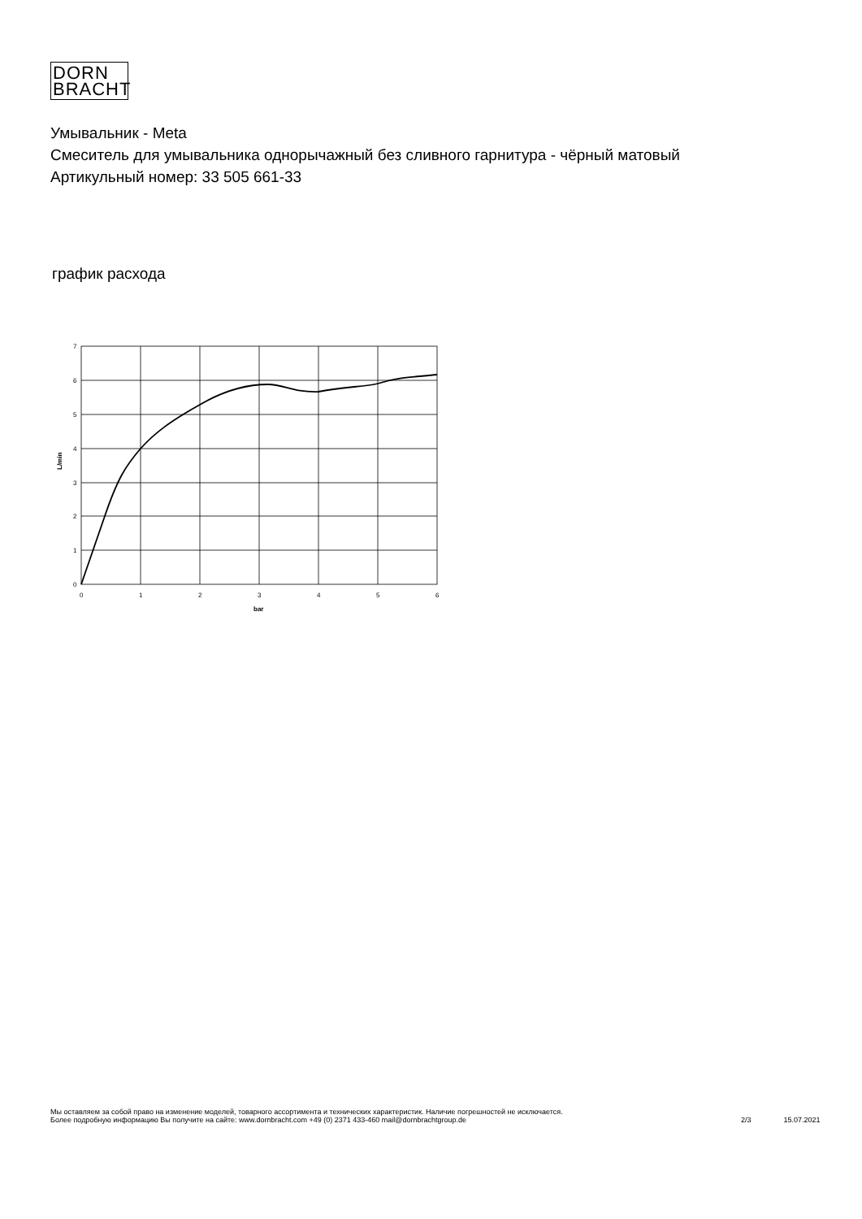DORN
BRACHT
Умывальник - Meta
Смеситель для умывальника однорычажный без сливного гарнитура - чёрный матовый
Артикульный номер: 33 505 661-33
график расхода
7
6
5
4
3
2
1
0
0
1
2
3
4
5
6
bar
L/min
Мы оставляем за собой право на изменение моделей, товарного ассортимента и технических характеристик. Наличие погрешностей не исключается.
Более подробную информацию Вы получите на сайте: www.dornbracht.com +49 (0) 2371 433-460 mail@dornbrachtgroup.de
2/3 15.07.2021